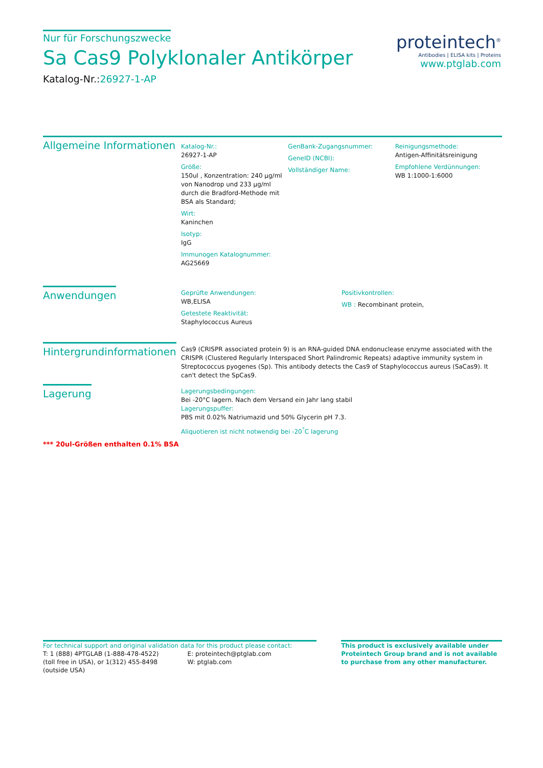Nur für Forschungszwecke
Sa Cas9 Polyklonaler Antikörper
Katalog-Nr.:26927-1-AP
proteintech<sup>®</sup>
Antibodies | ELISA kits | Proteins
www.ptglab.com
Allgemeine Informationen
Katalog-Nr.:
26927-1-AP
Größe:
150ul , Konzentration: 240 μg/ml von Nanodrop und 233 μg/ml durch die Bradford-Methode mit BSA als Standard;
Wirt:
Kaninchen
Isotyp:
IgG
Immunogen Katalognummer:
AG25669
GenBank-Zugangsnummer:
GeneID (NCBI):
Vollständiger Name:
Reinigungsmethode:
Antigen-Affinitätsreinigung
Empfohlene Verdünnungen:
WB 1:1000-1:6000
Anwendungen
Geprüfte Anwendungen:
WB,ELISA
Getestete Reaktivität:
Staphylococcus Aureus
Positivkontrollen:
WB : Recombinant protein,
Hintergrundinformationen
Cas9 (CRISPR associated protein 9) is an RNA-guided DNA endonuclease enzyme associated with the CRISPR (Clustered Regularly Interspaced Short Palindromic Repeats) adaptive immunity system in Streptococcus pyogenes (Sp). This antibody detects the Cas9 of Staphylococcus aureus (SaCas9). It can't detect the SpCas9.
Lagerung
*** 20ul-Größen enthalten 0.1% BSA
Lagerungsbedingungen:
Bei -20°C lagern. Nach dem Versand ein Jahr lang stabil
Lagerungspuffer:
PBS mit 0.02% Natriumazid und 50% Glycerin pH 7.3.
Aliquotieren ist nicht notwendig bei -20<sup>°</sup>C lagerung
For technical support and original validation data for this product please contact:
T: 1 (888) 4PTGLAB (1-888-478-4522) (toll free in USA), or 1(312) 455-8498 (outside USA)
E: proteintech@ptglab.com
W: ptglab.com
This product is exclusively available under Proteintech Group brand and is not available to purchase from any other manufacturer.